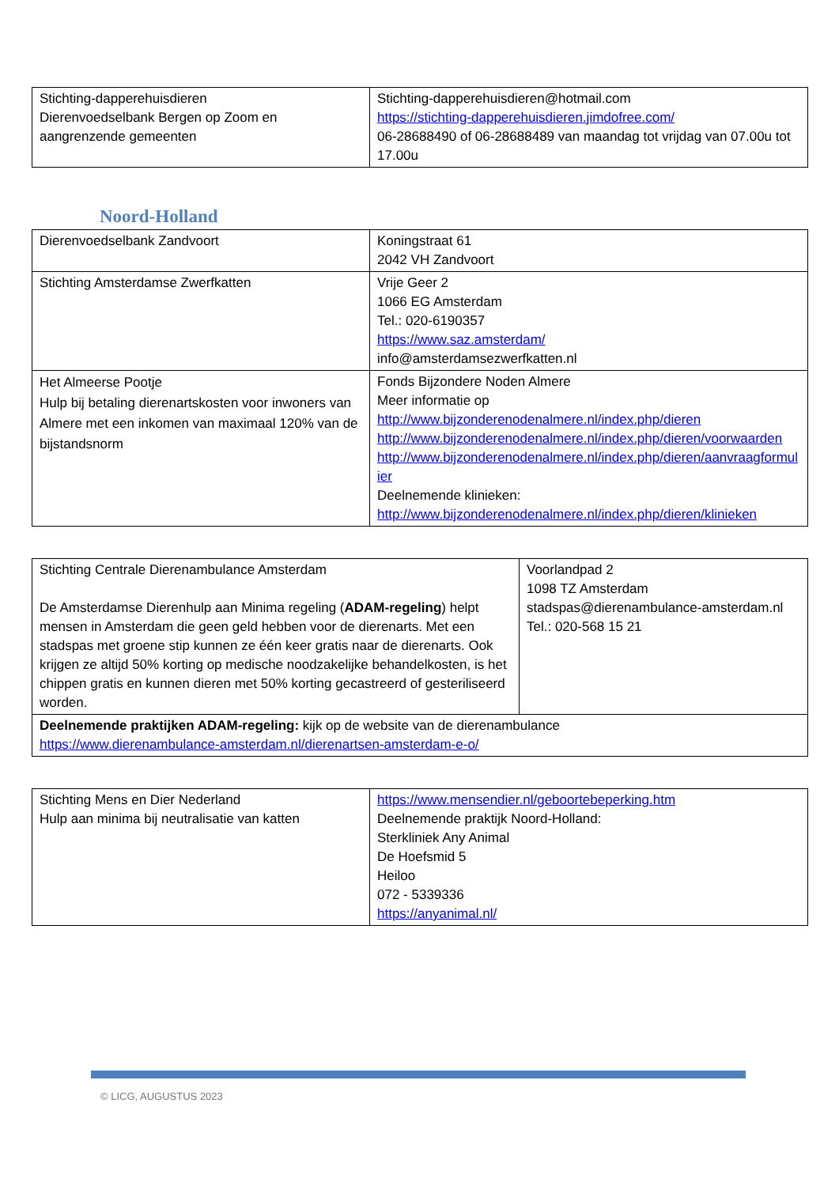| Stichting-dapperehuisdieren Dierenvoedselbank Bergen op Zoom en aangrenzende gemeenten | Stichting-dapperehuisdieren@hotmail.com https://stichting-dapperehuisdieren.jimdofree.com/ 06-28688490 of 06-28688489 van maandag tot vrijdag van 07.00u tot 17.00u |
Noord-Holland
| Dierenvoedselbank Zandvoort | Koningstraat 61 2042 VH Zandvoort |
| Stichting Amsterdamse Zwerfkatten | Vrije Geer 2 1066 EG Amsterdam Tel.: 020-6190357 https://www.saz.amsterdam/ info@amsterdamsezwerfkatten.nl |
| Het Almeerse Pootje Hulp bij betaling dierenartskosten voor inwoners van Almere met een inkomen van maximaal 120% van de bijstandsnorm | Fonds Bijzondere Noden Almere Meer informatie op http://www.bijzonderenodenalmere.nl/index.php/dieren http://www.bijzonderenodenalmere.nl/index.php/dieren/voorwaarden http://www.bijzonderenodenalmere.nl/index.php/dieren/aanvraagformulier Deelnemende klinieken: http://www.bijzonderenodenalmere.nl/index.php/dieren/klinieken |
| Stichting Centrale Dierenambulance Amsterdam De Amsterdamse Dierenhulp aan Minima regeling ( ADAM-regeling ) helpt mensen in Amsterdam die geen geld hebben voor de dierenarts. Met een stadspas met groene stip kunnen ze één keer gratis naar de dierenarts. Ook krijgen ze altijd 50% korting op medische noodzakelijke behandelkosten, is het chippen gratis en kunnen dieren met 50% korting gecastreerd of gesteriliseerd worden. | Voorlandpad 2 1098 TZ Amsterdam stadspas@dierenambulance-amsterdam.nl Tel.: 020-568 15 21 |
| Deelnemende praktijken ADAM-regeling: kijk op de website van de dierenambulance https://www.dierenambulance-amsterdam.nl/dierenartsen-amsterdam-e-o/ | |
| Stichting Mens en Dier Nederland Hulp aan minima bij neutralisatie van katten | https://www.mensendier.nl/geboortebeperking.htm Deelnemende praktijk Noord-Holland: Sterkliniek Any Animal De Hoefsmid 5 Heiloo 072 - 5339336 https://anyanimal.nl/ |
© LICG, AUGUSTUS 2023